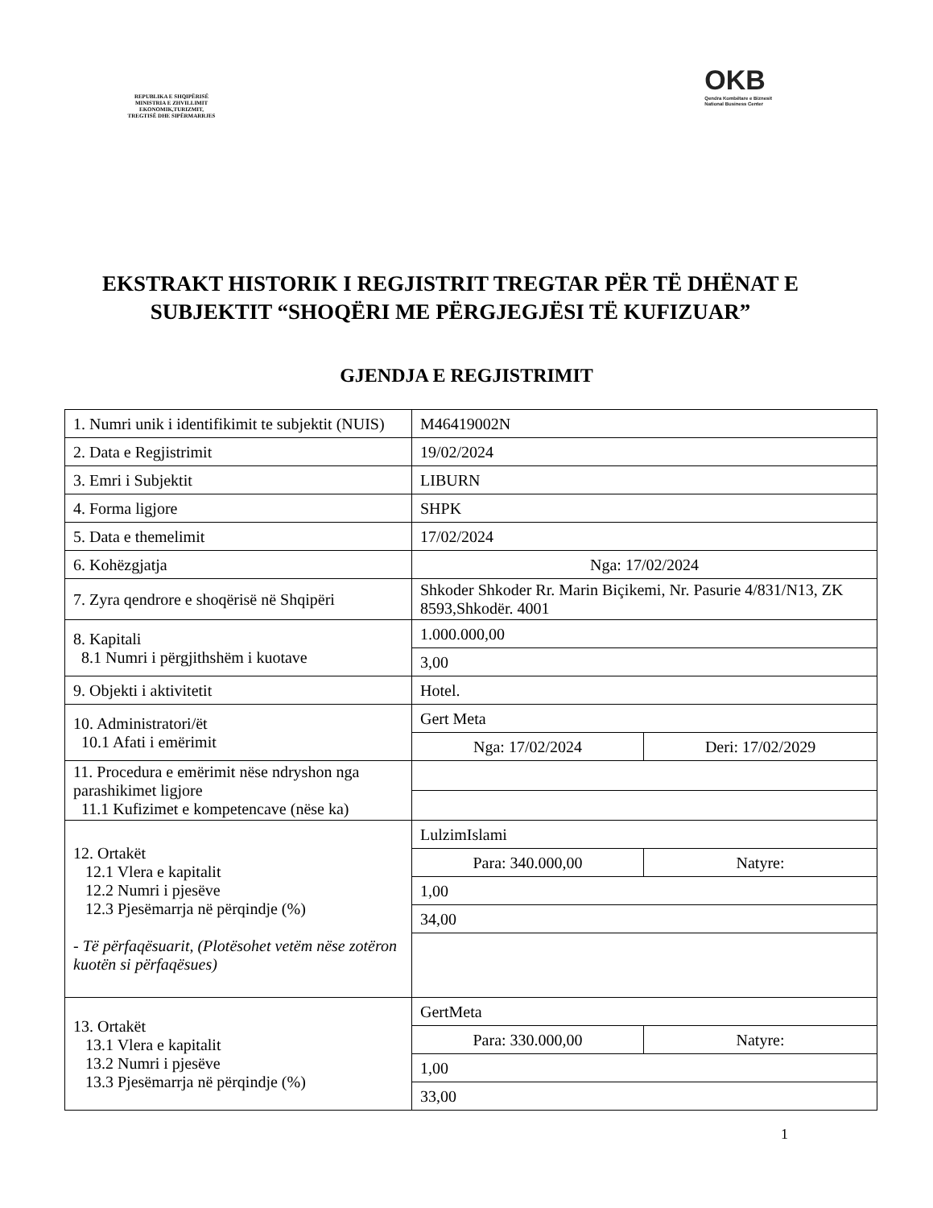REPUBLIKA E SHQIPËRISË
MINISTRIA E ZHVILLIMIT
EKONOMIK,TURIZMIT,
TREGTISË DHE SIPËRMARRJES
OKB
Qendra Kombëtare e Biznesit
National Business Center
EKSTRAKT HISTORIK I REGJISTRIT TREGTAR PËR TË DHËNAT E SUBJEKTIT “SHOQËRI ME PËRGJEGJËSI TË KUFIZUAR”
GJENDJA E REGJISTRIMIT
| 1. Numri unik i identifikimit te subjektit (NUIS) | M46419002N | |
| 2. Data e Regjistrimit | 19/02/2024 | |
| 3. Emri i Subjektit | LIBURN | |
| 4. Forma ligjore | SHPK | |
| 5. Data e themelimit | 17/02/2024 | |
| 6. Kohëzgjatja | Nga: 17/02/2024 | |
| 7. Zyra qendrore e shoqërisë në Shqipëri | Shkoder Shkoder Rr. Marin Biçikemi, Nr. Pasurie 4/831/N13, ZK 8593,Shkodër. 4001 | |
| 8. Kapitali 8.1 Numri i përgjithshëm i kuotave | 1.000.000,00 | |
| | 3,00 | |
| 9. Objekti i aktivitetit | Hotel. | |
| 10. Administratori/ët 10.1 Afati i emërimit | Gert Meta | |
| | Nga: 17/02/2024 | Deri: 17/02/2029 |
| 11. Procedura e emërimit nëse ndryshon nga parashikimet ligjore 11.1 Kufizimet e kompetencave (nëse ka) | | |
| 12. Ortakët 12.1 Vlera e kapitalit 12.2 Numri i pjesëve 12.3 Pjesëmarrja në përqindje (%) - Të përfaqësuarit, (Plotësohet vetëm nëse zotëron kuotën si përfaqësues) | LulzimIslami | |
| | Para: 340.000,00 | Natyre: |
| | 1,00 | |
| | 34,00 | |
| 13. Ortakët 13.1 Vlera e kapitalit 13.2 Numri i pjesëve 13.3 Pjesëmarrja në përqindje (%) | GertMeta | |
| | Para: 330.000,00 | Natyre: |
| | 1,00 | |
| | 33,00 | |
1